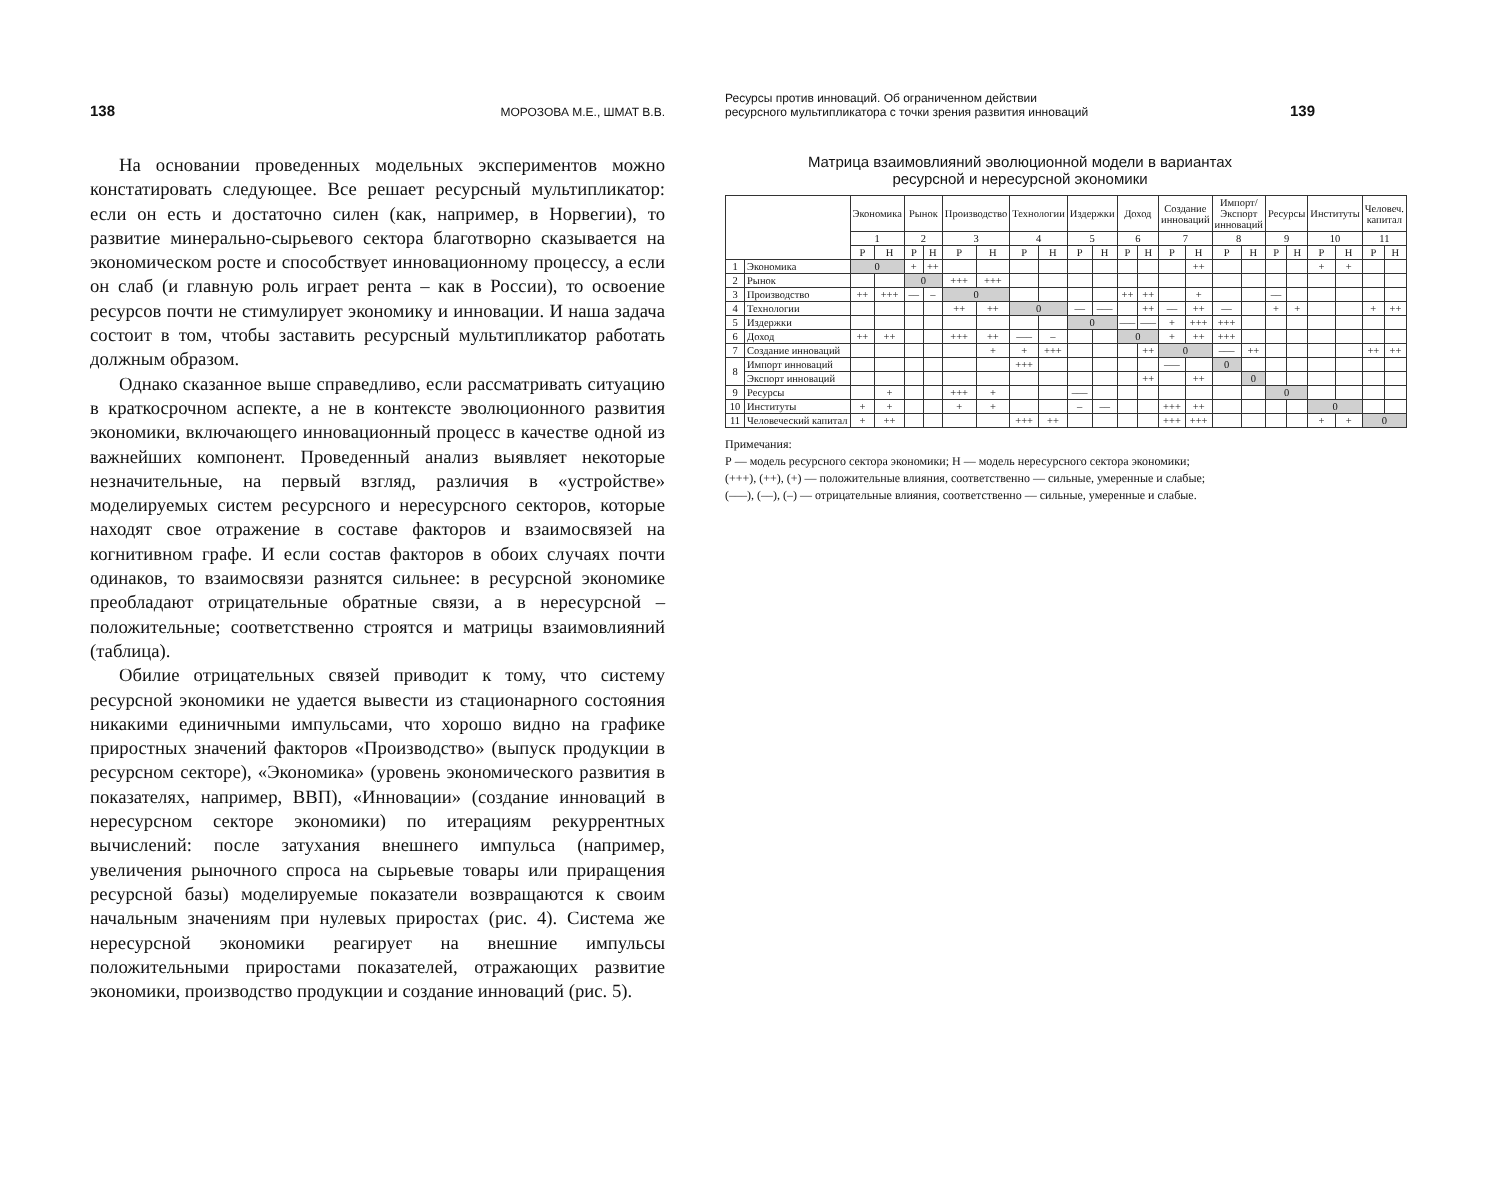138 МОРОЗОВА М.Е., ШМАТ В.В.
На основании проведенных модельных экспериментов можно констатировать следующее. Все решает ресурсный мультипликатор: если он есть и достаточно силен (как, например, в Норвегии), то развитие минерально-сырьевого сектора благотворно сказывается на экономическом росте и способствует инновационному процессу, а если он слаб (и главную роль играет рента – как в России), то освоение ресурсов почти не стимулирует экономику и инновации. И наша задача состоит в том, чтобы заставить ресурсный мультипликатор работать должным образом.
Однако сказанное выше справедливо, если рассматривать ситуацию в краткосрочном аспекте, а не в контексте эволюционного развития экономики, включающего инновационный процесс в качестве одной из важнейших компонент. Проведенный анализ выявляет некоторые незначительные, на первый взгляд, различия в «устройстве» моделируемых систем ресурсного и нересурсного секторов, которые находят свое отражение в составе факторов и взаимосвязей на когнитивном графе. И если состав факторов в обоих случаях почти одинаков, то взаимосвязи разнятся сильнее: в ресурсной экономике преобладают отрицательные обратные связи, а в нересурсной – положительные; соответственно строятся и матрицы взаимовлияний (таблица).
Обилие отрицательных связей приводит к тому, что систему ресурсной экономики не удается вывести из стационарного состояния никакими единичными импульсами, что хорошо видно на графике приростных значений факторов «Производство» (выпуск продукции в ресурсном секторе), «Экономика» (уровень экономического развития в показателях, например, ВВП), «Инновации» (создание инноваций в нересурсном секторе экономики) по итерациям рекуррентных вычислений: после затухания внешнего импульса (например, увеличения рыночного спроса на сырьевые товары или приращения ресурсной базы) моделируемые показатели возвращаются к своим начальным значениям при нулевых приростах (рис. 4). Система же нересурсной экономики реагирует на внешние импульсы положительными приростами показателей, отражающих развитие экономики, производство продукции и создание инноваций (рис. 5).
Ресурсы против инноваций. Об ограниченном действии
ресурсного мультипликатора с точки зрения развития инноваций 139
Матрица взаимовлияний эволюционной модели в вариантах
ресурсной и нересурсной экономики
| | | Экономика | | Рынок | | Производство | | Технологии | | Издержки | | Доход | | Создание инноваций | | Импорт/ Экспорт инноваций | | Ресурсы | | Институты | | Человеч. капитал | |
| --- | --- | --- | --- | --- | --- | --- | --- | --- | --- | --- | --- | --- | --- | --- | --- | --- | --- | --- | --- | --- | --- | --- | --- |
| | | 1 | | 2 | | 3 | | 4 | | 5 | | 6 | | 7 | | 8 | | 9 | | 10 | | 11 | |
| | | Р | Н | Р | Н | Р | Н | Р | Н | Р | Н | Р | Н | Р | Н | Р | Н | Р | Н | Р | Н | Р | Н |
| 1 | Экономика | 0 | | + | ++ | | | | | | | | | | ++ | | | | | + | + | | |
| 2 | Рынок | | | 0 | | +++ | +++ | | | | | | | | | | | | | | | | |
| 3 | Производство | ++ | +++ | –– | – | 0 | | | | | | ++ | ++ | | + | | | –– | | | | | |
| 4 | Технологии | | | | | ++ | ++ | 0 | | –– | ––– | | ++ | –– | ++ | –– | | + | + | | | + | ++ |
| 5 | Издержки | | | | | | | | | 0 | | ––– | ––– | + | +++ | +++ | | | | | | | |
| 6 | Доход | ++ | ++ | | | +++ | ++ | ––– | – | | | 0 | | + | ++ | +++ | | | | | | | |
| 7 | Создание инноваций | | | | | | + | + | +++ | | | | ++ | 0 | | ––– | ++ | | | | | ++ | ++ |
| 8 | Импорт инноваций | | | | | | | +++ | | | | | | ––– | | 0 | | | | | | | |
| | Экспорт инноваций | | | | | | | | | | | | ++ | | ++ | | 0 | | | | | | |
| 9 | Ресурсы | | + | | | +++ | + | | | ––– | | | | | | | | 0 | | | | | |
| 10 | Институты | + | + | | | + | + | | | – | –– | | | +++ | ++ | | | | | 0 | | | |
| 11 | Человеческий капитал | + | ++ | | | | | +++ | ++ | | | | | +++ | +++ | | | | | + | + | 0 | |
Примечания:
Р — модель ресурсного сектора экономики; Н — модель нересурсного сектора экономики;
(+++), (++), (+) — положительные влияния, соответственно — сильные, умеренные и слабые;
(–––), (––), (–) — отрицательные влияния, соответственно — сильные, умеренные и слабые.